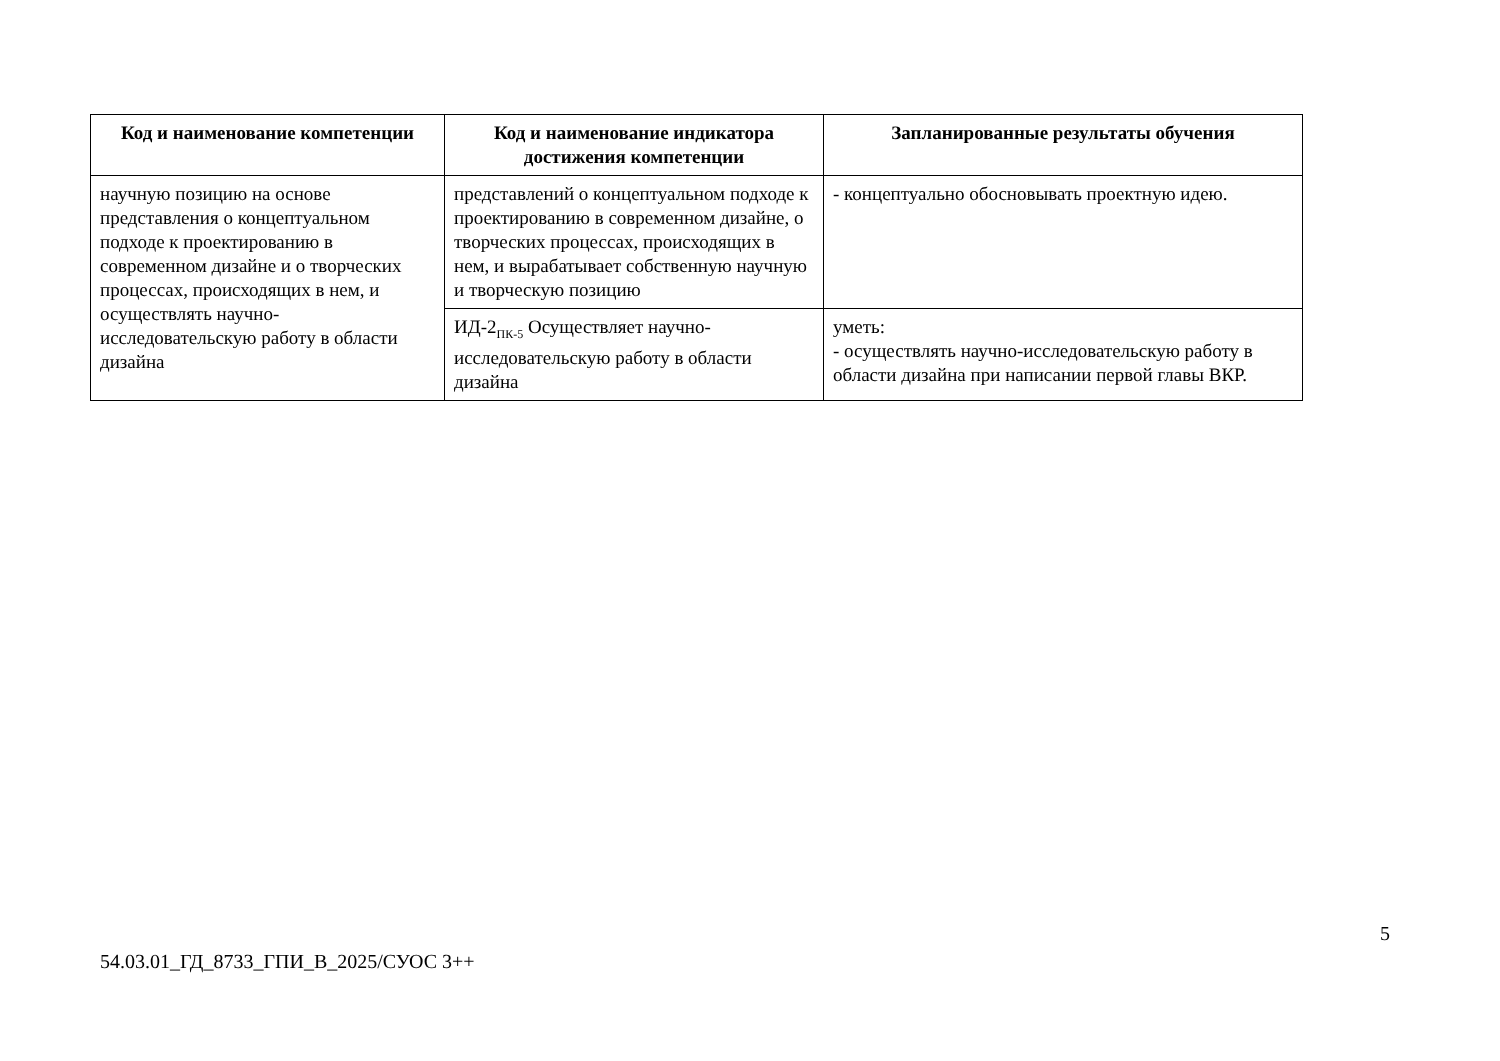| Код и наименование компетенции | Код и наименование индикатора достижения компетенции | Запланированные результаты обучения |
| --- | --- | --- |
| научную позицию на основе представления о концептуальном подходе к проектированию в современном дизайне и о творческих процессах, происходящих в нем, и осуществлять научно-исследовательскую работу в области дизайна | представлений о концептуальном подходе к проектированию в современном дизайне, о творческих процессах, происходящих в нем, и вырабатывает собственную научную и творческую позицию | - концептуально обосновывать проектную идею. |
| | ИД-2<sub>ПК-5</sub> Осуществляет научно-исследовательскую работу в области дизайна | уметь: - осуществлять научно-исследовательскую работу в области дизайна при написании первой главы ВКР. |
5
54.03.01_ГД_8733_ГПИ_В_2025/СУОС 3++